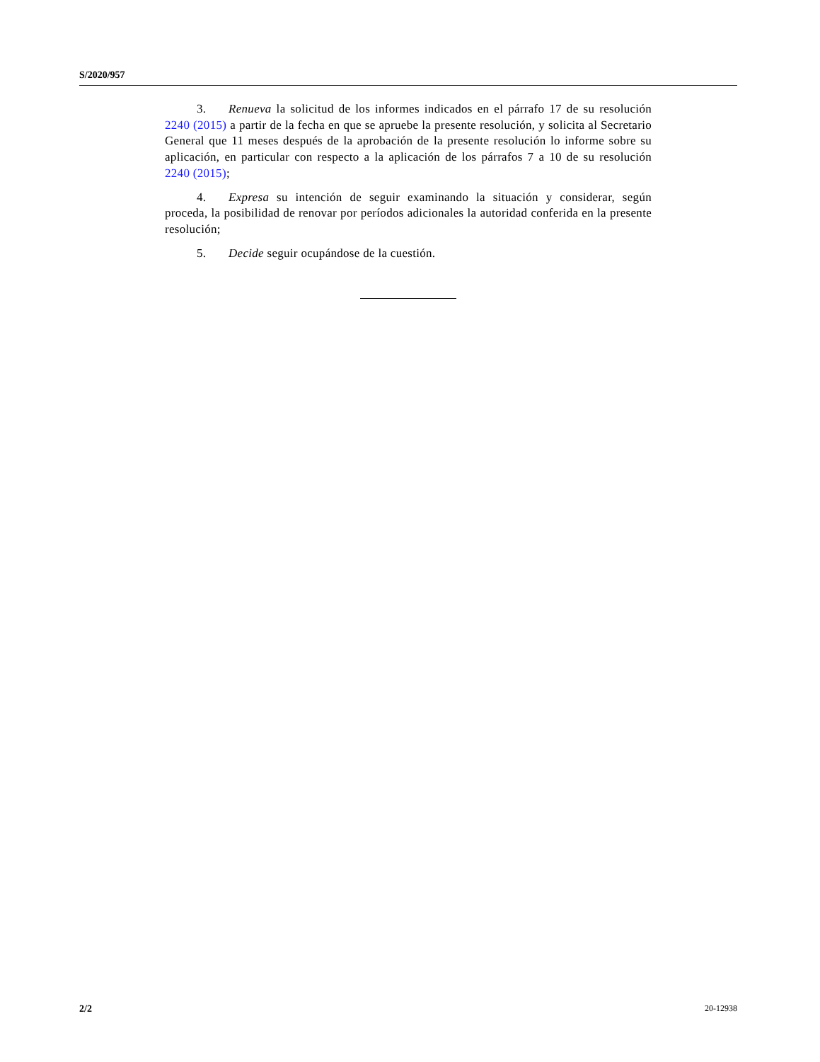S/2020/957
3. Renueva la solicitud de los informes indicados en el párrafo 17 de su resolución 2240 (2015) a partir de la fecha en que se apruebe la presente resolución, y solicita al Secretario General que 11 meses después de la aprobación de la presente resolución lo informe sobre su aplicación, en particular con respecto a la aplicación de los párrafos 7 a 10 de su resolución 2240 (2015);
4. Expresa su intención de seguir examinando la situación y considerar, según proceda, la posibilidad de renovar por períodos adicionales la autoridad conferida en la presente resolución;
5. Decide seguir ocupándose de la cuestión.
2/2 20-12938